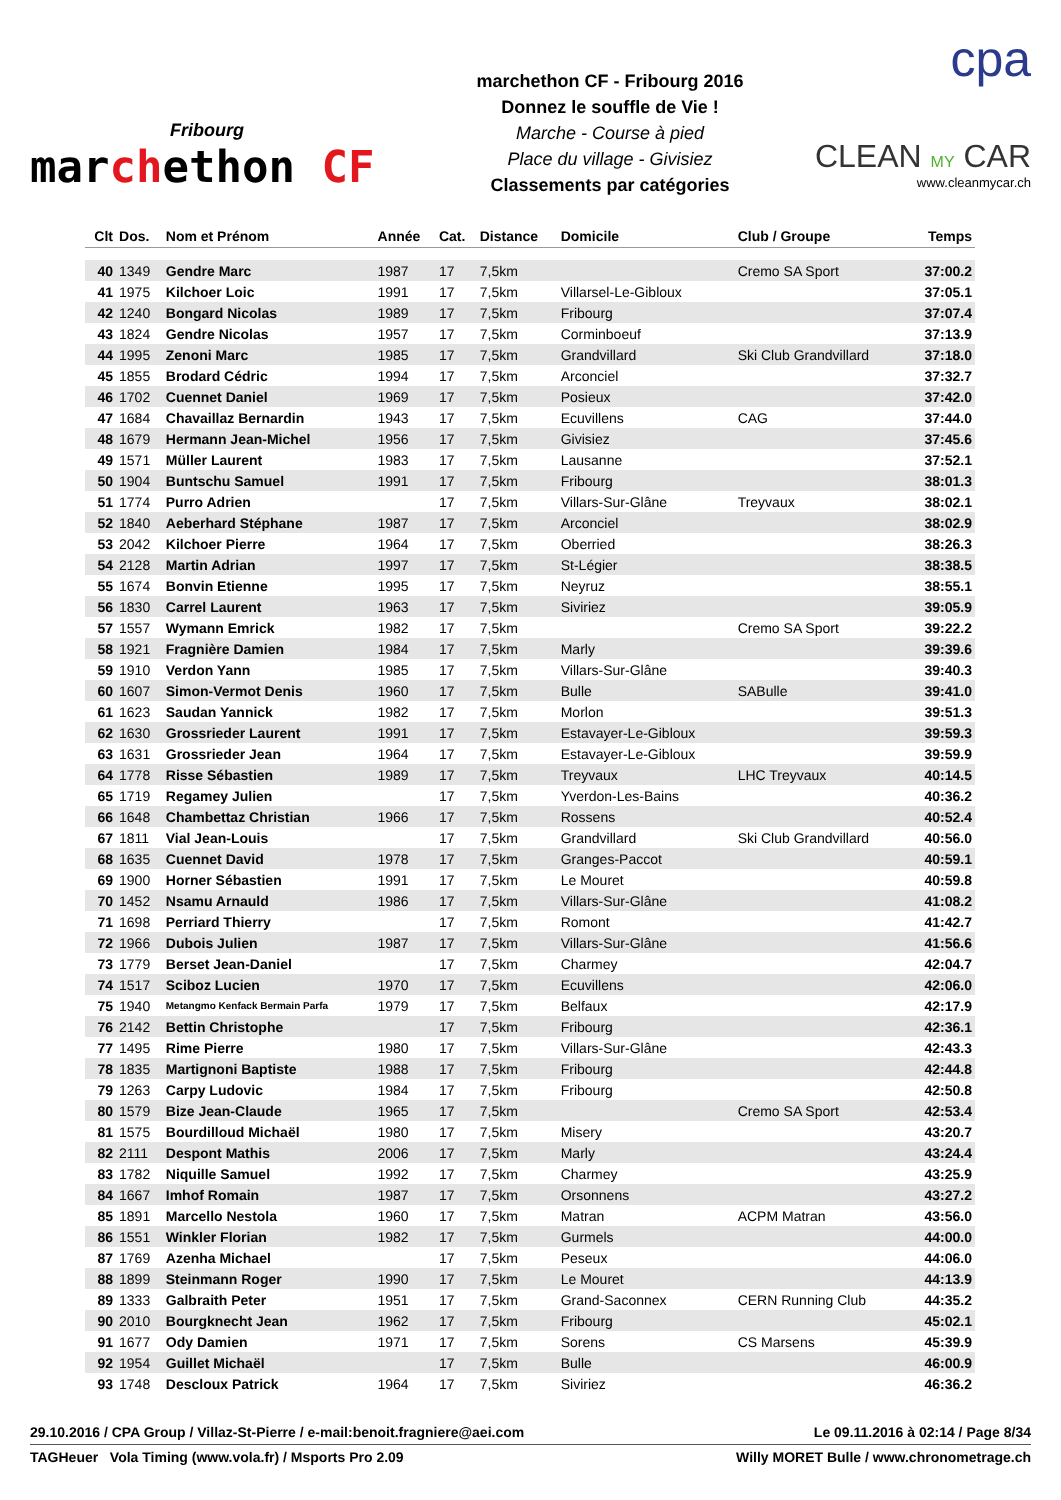Fribourg
marchethon CF
marchethon CF - Fribourg 2016
Donnez le souffle de Vie !
Marche - Course à pied
Place du village - Givisiez
Classements par catégories
cpa
CLEAN MY CAR
www.cleanmycar.ch
| Clt | Dos. | Nom et Prénom | Année | Cat. | Distance | Domicile | Club / Groupe | Temps |
| --- | --- | --- | --- | --- | --- | --- | --- | --- |
| 40 | 1349 | Gendre Marc | 1987 | 17 | 7,5km | | Cremo SA Sport | 37:00.2 |
| 41 | 1975 | Kilchoer Loic | 1991 | 17 | 7,5km | Villarsel-Le-Gibloux | | 37:05.1 |
| 42 | 1240 | Bongard Nicolas | 1989 | 17 | 7,5km | Fribourg | | 37:07.4 |
| 43 | 1824 | Gendre Nicolas | 1957 | 17 | 7,5km | Corminboeuf | | 37:13.9 |
| 44 | 1995 | Zenoni Marc | 1985 | 17 | 7,5km | Grandvillard | Ski Club Grandvillard | 37:18.0 |
| 45 | 1855 | Brodard Cédric | 1994 | 17 | 7,5km | Arconciel | | 37:32.7 |
| 46 | 1702 | Cuennet Daniel | 1969 | 17 | 7,5km | Posieux | | 37:42.0 |
| 47 | 1684 | Chavaillaz Bernardin | 1943 | 17 | 7,5km | Ecuvillens | CAG | 37:44.0 |
| 48 | 1679 | Hermann Jean-Michel | 1956 | 17 | 7,5km | Givisiez | | 37:45.6 |
| 49 | 1571 | Müller Laurent | 1983 | 17 | 7,5km | Lausanne | | 37:52.1 |
| 50 | 1904 | Buntschu Samuel | 1991 | 17 | 7,5km | Fribourg | | 38:01.3 |
| 51 | 1774 | Purro Adrien | | 17 | 7,5km | Villars-Sur-Glâne | Treyvaux | 38:02.1 |
| 52 | 1840 | Aeberhard Stéphane | 1987 | 17 | 7,5km | Arconciel | | 38:02.9 |
| 53 | 2042 | Kilchoer Pierre | 1964 | 17 | 7,5km | Oberried | | 38:26.3 |
| 54 | 2128 | Martin Adrian | 1997 | 17 | 7,5km | St-Légier | | 38:38.5 |
| 55 | 1674 | Bonvin Etienne | 1995 | 17 | 7,5km | Neyruz | | 38:55.1 |
| 56 | 1830 | Carrel Laurent | 1963 | 17 | 7,5km | Siviriez | | 39:05.9 |
| 57 | 1557 | Wymann Emrick | 1982 | 17 | 7,5km | | Cremo SA Sport | 39:22.2 |
| 58 | 1921 | Fragnière Damien | 1984 | 17 | 7,5km | Marly | | 39:39.6 |
| 59 | 1910 | Verdon Yann | 1985 | 17 | 7,5km | Villars-Sur-Glâne | | 39:40.3 |
| 60 | 1607 | Simon-Vermot Denis | 1960 | 17 | 7,5km | Bulle | SABulle | 39:41.0 |
| 61 | 1623 | Saudan Yannick | 1982 | 17 | 7,5km | Morlon | | 39:51.3 |
| 62 | 1630 | Grossrieder Laurent | 1991 | 17 | 7,5km | Estavayer-Le-Gibloux | | 39:59.3 |
| 63 | 1631 | Grossrieder Jean | 1964 | 17 | 7,5km | Estavayer-Le-Gibloux | | 39:59.9 |
| 64 | 1778 | Risse Sébastien | 1989 | 17 | 7,5km | Treyvaux | LHC Treyvaux | 40:14.5 |
| 65 | 1719 | Regamey Julien | | 17 | 7,5km | Yverdon-Les-Bains | | 40:36.2 |
| 66 | 1648 | Chambettaz Christian | 1966 | 17 | 7,5km | Rossens | | 40:52.4 |
| 67 | 1811 | Vial Jean-Louis | | 17 | 7,5km | Grandvillard | Ski Club Grandvillard | 40:56.0 |
| 68 | 1635 | Cuennet David | 1978 | 17 | 7,5km | Granges-Paccot | | 40:59.1 |
| 69 | 1900 | Horner Sébastien | 1991 | 17 | 7,5km | Le Mouret | | 40:59.8 |
| 70 | 1452 | Nsamu Arnauld | 1986 | 17 | 7,5km | Villars-Sur-Glâne | | 41:08.2 |
| 71 | 1698 | Perriard Thierry | | 17 | 7,5km | Romont | | 41:42.7 |
| 72 | 1966 | Dubois Julien | 1987 | 17 | 7,5km | Villars-Sur-Glâne | | 41:56.6 |
| 73 | 1779 | Berset Jean-Daniel | | 17 | 7,5km | Charmey | | 42:04.7 |
| 74 | 1517 | Sciboz Lucien | 1970 | 17 | 7,5km | Ecuvillens | | 42:06.0 |
| 75 | 1940 | Metangmo Kenfack Bermain Parfa | 1979 | 17 | 7,5km | Belfaux | | 42:17.9 |
| 76 | 2142 | Bettin Christophe | | 17 | 7,5km | Fribourg | | 42:36.1 |
| 77 | 1495 | Rime Pierre | 1980 | 17 | 7,5km | Villars-Sur-Glâne | | 42:43.3 |
| 78 | 1835 | Martignoni Baptiste | 1988 | 17 | 7,5km | Fribourg | | 42:44.8 |
| 79 | 1263 | Carpy Ludovic | 1984 | 17 | 7,5km | Fribourg | | 42:50.8 |
| 80 | 1579 | Bize Jean-Claude | 1965 | 17 | 7,5km | | Cremo SA Sport | 42:53.4 |
| 81 | 1575 | Bourdilloud Michaël | 1980 | 17 | 7,5km | Misery | | 43:20.7 |
| 82 | 2111 | Despont Mathis | 2006 | 17 | 7,5km | Marly | | 43:24.4 |
| 83 | 1782 | Niquille Samuel | 1992 | 17 | 7,5km | Charmey | | 43:25.9 |
| 84 | 1667 | Imhof Romain | 1987 | 17 | 7,5km | Orsonnens | | 43:27.2 |
| 85 | 1891 | Marcello Nestola | 1960 | 17 | 7,5km | Matran | ACPM Matran | 43:56.0 |
| 86 | 1551 | Winkler Florian | 1982 | 17 | 7,5km | Gurmels | | 44:00.0 |
| 87 | 1769 | Azenha Michael | | 17 | 7,5km | Peseux | | 44:06.0 |
| 88 | 1899 | Steinmann Roger | 1990 | 17 | 7,5km | Le Mouret | | 44:13.9 |
| 89 | 1333 | Galbraith Peter | 1951 | 17 | 7,5km | Grand-Saconnex | CERN Running Club | 44:35.2 |
| 90 | 2010 | Bourgknecht Jean | 1962 | 17 | 7,5km | Fribourg | | 45:02.1 |
| 91 | 1677 | Ody Damien | 1971 | 17 | 7,5km | Sorens | CS Marsens | 45:39.9 |
| 92 | 1954 | Guillet Michaël | | 17 | 7,5km | Bulle | | 46:00.9 |
| 93 | 1748 | Descloux Patrick | 1964 | 17 | 7,5km | Siviriez | | 46:36.2 |
29.10.2016 / CPA Group / Villaz-St-Pierre / e-mail:benoit.fragniere@aei.com Le 09.11.2016 à 02:14 / Page 8/34
TAGHeuer Vola Timing (www.vola.fr) / Msports Pro 2.09 Willy MORET Bulle / www.chronometrage.ch